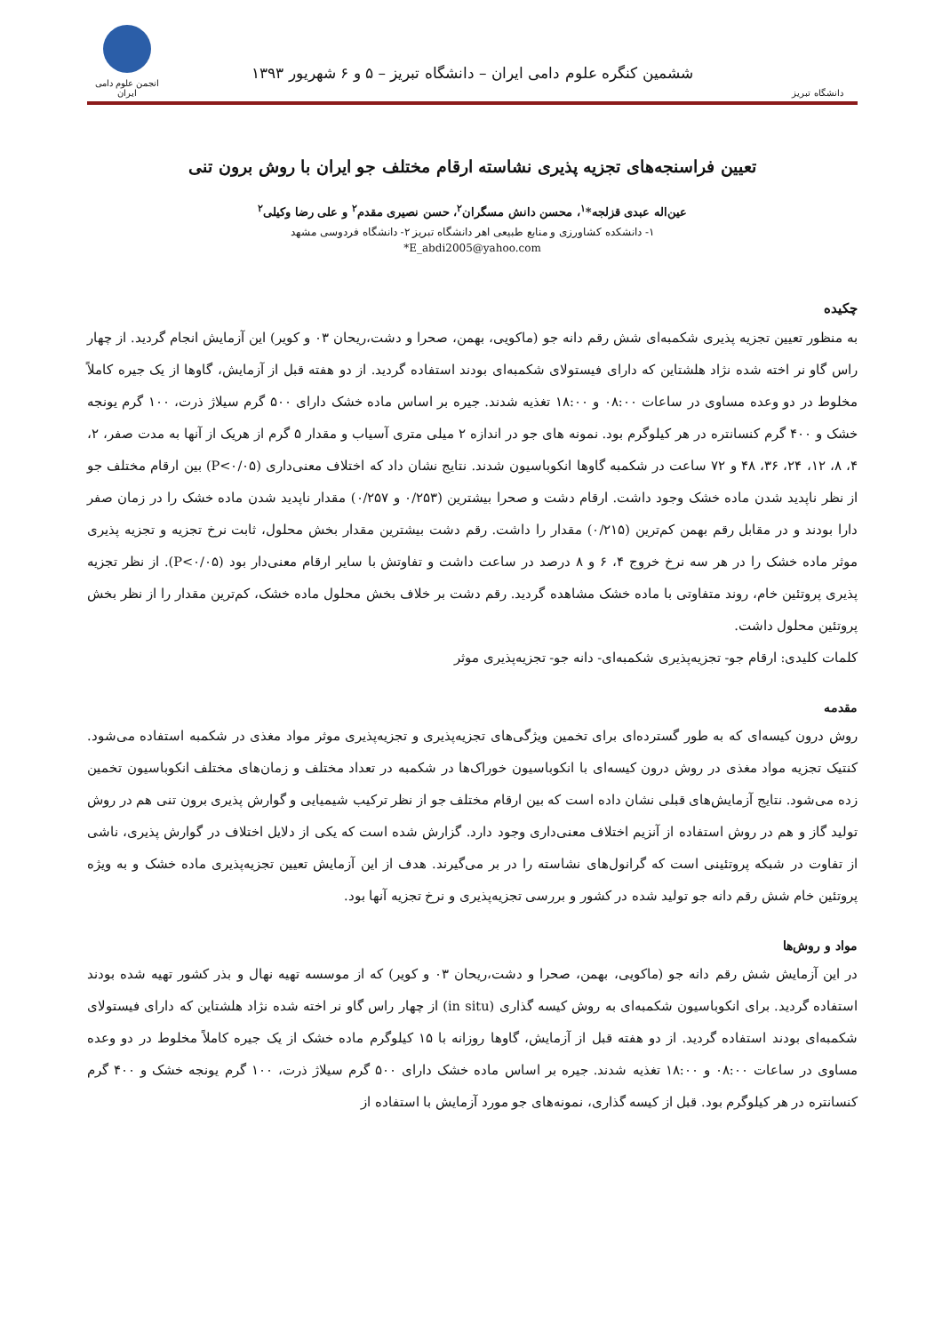دانشگاه تبریز
ششمین کنگره علوم دامی ایران – دانشگاه تبریز – ۵ و ۶ شهریور ۱۳۹۳
انجمن علوم دامی ایران
تعیین فراسنجه‌های تجزیه پذیری نشاسته ارقام مختلف جو ایران با روش برون تنی
عین‌اله عبدی قزلجه*<sup>۱</sup>، محسن دانش مسگران<sup>۲</sup>، حسن نصیری مقدم<sup>۲</sup> و علی رضا وکیلی<sup>۲</sup>
۱- دانشکده کشاورزی و منابع طبیعی اهر دانشگاه تبریز ۲- دانشگاه فردوسی مشهد
*E_abdi2005@yahoo.com
چکیده
به منظور تعیین تجزیه پذیری شکمبه‌ای شش رقم دانه جو (ماکویی، بهمن، صحرا و دشت،ریحان ۰۳ و کویر) این آزمایش انجام گردید. از چهار راس گاو نر اخته شده نژاد هلشتاین که دارای فیستولای شکمبه‌ای بودند استفاده گردید. از دو هفته قبل از آزمایش، گاوها از یک جیره کاملاً مخلوط در دو وعده مساوی در ساعات ۰۸:۰۰ و ۱۸:۰۰ تغذیه شدند. جیره بر اساس ماده خشک دارای ۵۰۰ گرم سیلاژ ذرت، ۱۰۰ گرم یونجه خشک و ۴۰۰ گرم کنسانتره در هر کیلوگرم بود. نمونه های جو در اندازه ۲ میلی متری آسیاب و مقدار ۵ گرم از هریک از آنها به مدت صفر، ۲، ۴، ۸، ۱۲، ۲۴، ۳۶، ۴۸ و ۷۲ ساعت در شکمبه گاوها انکوباسیون شدند. نتایج نشان داد که اختلاف معنی‌داری (P<۰/۰۵) بین ارقام مختلف جو از نظر ناپدید شدن ماده خشک وجود داشت. ارقام دشت و صحرا بیشترین (۰/۲۵۳ و ۰/۲۵۷) مقدار ناپدید شدن ماده خشک را در زمان صفر دارا بودند و در مقابل رقم بهمن کم‌ترین (۰/۲۱۵) مقدار را داشت. رقم دشت بیشترین مقدار بخش محلول، ثابت نرخ تجزیه و تجزیه پذیری موثر ماده خشک را در هر سه نرخ خروج ۴، ۶ و ۸ درصد در ساعت داشت و تفاوتش با سایر ارقام معنی‌دار بود (P<۰/۰۵). از نظر تجزیه پذیری پروتئین خام، روند متفاوتی با ماده خشک مشاهده گردید. رقم دشت بر خلاف بخش محلول ماده خشک، کم‌ترین مقدار را از نظر بخش پروتئین محلول داشت.
کلمات کلیدی: ارقام جو- تجزیه‌پذیری شکمبه‌ای- دانه جو- تجزیه‌پذیری موثر
مقدمه
روش درون کیسه‌ای که به طور گسترده‌ای برای تخمین ویژگی‌های تجزیه‌پذیری و تجزیه‌پذیری موثر مواد مغذی در شکمبه استفاده می‌شود. کنتیک تجزیه مواد مغذی در روش درون کیسه‌ای با انکوباسیون خوراک‌ها در شکمبه در تعداد مختلف و زمان‌های مختلف انکوباسیون تخمین زده می‌شود. نتایج آزمایش‌های قبلی نشان داده است که بین ارقام مختلف جو از نظر ترکیب شیمیایی و گوارش پذیری برون تنی هم در روش تولید گاز و هم در روش استفاده از آنزیم اختلاف معنی‌داری وجود دارد. گزارش شده است که یکی از دلایل اختلاف در گوارش پذیری، ناشی از تفاوت در شبکه پروتئینی است که گرانول‌های نشاسته را در بر می‌گیرند. هدف از این آزمایش تعیین تجزیه‌پذیری ماده خشک و به ویژه پروتئین خام شش رقم دانه جو تولید شده در کشور و بررسی تجزیه‌پذیری و نرخ تجزیه آنها بود.
مواد و روش‌ها
در این آزمایش شش رقم دانه جو (ماکویی، بهمن، صحرا و دشت،ریحان ۰۳ و کویر) که از موسسه تهیه نهال و بذر کشور تهیه شده بودند استفاده گردید. برای انکوباسیون شکمبه‌ای به روش کیسه گذاری (in situ) از چهار راس گاو نر اخته شده نژاد هلشتاین که دارای فیستولای شکمبه‌ای بودند استفاده گردید. از دو هفته قبل از آزمایش، گاوها روزانه با ۱۵ کیلوگرم ماده خشک از یک جیره کاملاً مخلوط در دو وعده مساوی در ساعات ۰۸:۰۰ و ۱۸:۰۰ تغذیه شدند. جیره بر اساس ماده خشک دارای ۵۰۰ گرم سیلاژ ذرت، ۱۰۰ گرم یونجه خشک و ۴۰۰ گرم کنسانتره در هر کیلوگرم بود. قبل از کیسه گذاری، نمونه‌های جو مورد آزمایش با استفاده از